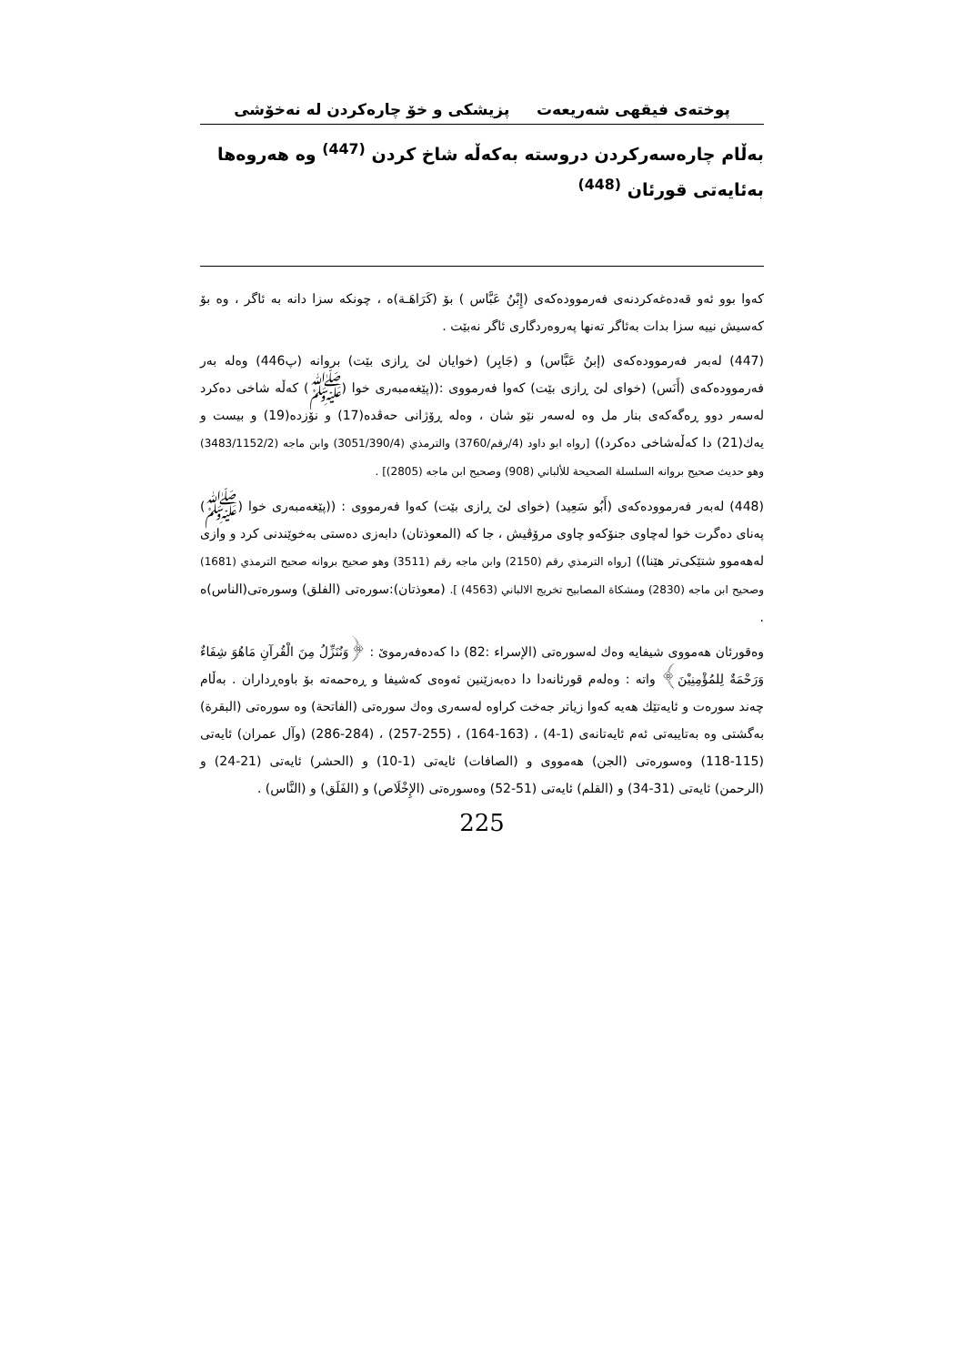پوختەی فیقهی شەریعەت پزیشکی و خۆ چارەکردن لە نەخۆشی
بەڵام چارەسەرکردن دروستە بەکەڵە شاخ کردن <sup>(447)</sup> وە هەروەها بەئایەتی قورئان <sup>(448)</sup>
کەوا بوو ئەو قەدەغەکردنەی فەرموودەکەی (إِبْنُ عَبَّاس ) بۆ (كَرَاهَـة)ە ، چونکە سزا دانە بە ئاگر ، وە بۆ کەسیش نییە سزا بدات بەئاگر تەنها پەروەردگاری ئاگر نەبێت .
(447) لەبەر فەرموودەکەی (إبنُ عَبَّاس) و (جَابِر) (خوایان لێ ڕازی بێت) بروانە (پ446) وەلە بەر فەرموودەکەی (أَنَس) (خوای لێ ڕازی بێت) کەوا فەرمووی :((پێغەمبەری خوا (ﷺ) کەڵە شاخی دەکرد لەسەر دوو ڕەگەکەی بنار مل وە لەسەر نێو شان ، وەلە ڕۆژانی حەڤدە(17) و نۆزدە(19) و بیست و یەك(21) دا کەڵەشاخی دەکرد)) [رواه ابو داود (4/رقم/3760) والترمذي (3051/390/4) وابن ماجه (3483/1152/2) وهو حديث صحيح بروانه السلسلة الصحيحة للألباني (908) وصحيح ابن ماجه (2805)] .
(448) لەبەر فەرموودەکەی (أَبُو سَعِيد) (خوای لێ ڕازی بێت) کەوا فەرمووی : ((پێغەمبەری خوا (ﷺ) پەنای دەگرت خوا لەچاوی جنۆکەو چاوی مرۆڤیش ، جا کە (المعوذتان) دابەزی دەستی بەخوێندنی کرد و وازی لەهەموو شتێکی‌تر هێنا)) [رواه الترمذي رقم (2150) وابن ماجه رقم (3511) وهو صحيح بروانه صحيح الترمذي (1681) وصحيح ابن ماجه (2830) ومشكاة المصابيح تخريج الالباني (4563) ]. (معوذتان):سورەتی (الفلق) وسورەتی(الناس)ە .
وەقورئان هەمووی شیفایە وەك لەسورەتی (الإسراء :82) دا کەدەفەرموێ : ﴿وَنُنَزِّلُ مِنَ الْقُرآنِ مَاهُوَ شِفَاءٌ وَرَحْمَةٌ لِلمُؤْمِنِيْنَ﴾ واتە : وەلەم قورئانەدا دا دەبەزێنین ئەوەی کەشیفا و ڕەحمەتە بۆ باوەڕداران . بەڵام چەند سورەت و ئایەتێك هەیە کەوا زیاتر جەخت کراوە لەسەری وەك سورەتی (الفاتحة) وە سورەتی (البقرة) بەگشتی وە بەتایبەتی ئەم ئایەتانەی (1-4) ، (163-164) ، (255-257) ، (284-286) (وآل عمران) ئایەتی (115-118) وەسورەتی (الجن) هەمووی و (الصافات) ئایەتی (1-10) و (الحشر) ئایەتی (21-24) و (الرحمن) ئایەتی (31-34) و (القلم) ئایەتی (51-52) وەسورەتی (الإِخْلَاص) و (الفَلَق) و (النَّاس) .
225